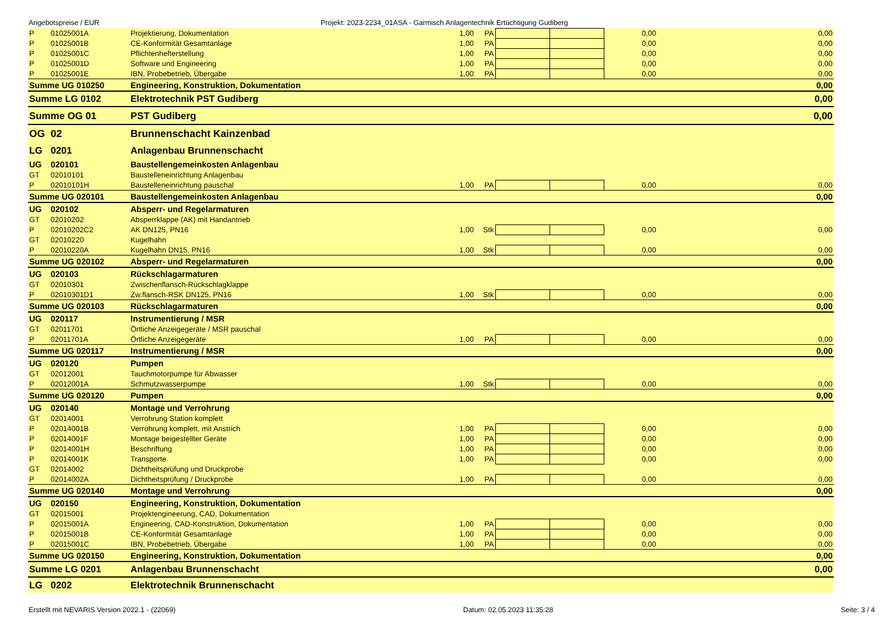Angebotspreise / EUR Projekt: 2023-2234_01ASA - Garmisch Anlagentechnik Ertüchtigung Gudiberg
| P | 01025001A | Projektierung, Dokumentation | 1,00 | PA | | | 0,00 | 0,00 |
| P | 01025001B | CE-Konformität Gesamtanlage | 1,00 | PA | | | 0,00 | 0,00 |
| P | 01025001C | Pflichtenhefterstellung | 1,00 | PA | | | 0,00 | 0,00 |
| P | 01025001D | Software und Engineering | 1,00 | PA | | | 0,00 | 0,00 |
| P | 01025001E | IBN, Probebetrieb, Übergabe | 1,00 | PA | | | 0,00 | 0,00 |
| Summe UG 010250 | | Engineering, Konstruktion, Dokumentation | | | | | | 0,00 |
| Summe LG 0102 | | Elektrotechnik PST Gudiberg | | | | | | 0,00 |
| Summe OG 01 | | PST Gudiberg | | | | | | 0,00 |
| OG | 02 | Brunnenschacht Kainzenbad | | | | | | |
| LG | 0201 | Anlagenbau Brunnenschacht | | | | | | |
| UG | 020101 | Baustellengemeinkosten Anlagenbau | | | | | | |
| GT | 02010101 | Baustelleneinrichtung Anlagenbau | | | | | | |
| P | 02010101H | Baustelleneinrichtung pauschal | 1,00 | PA | | | 0,00 | 0,00 |
| Summe UG 020101 | | Baustellengemeinkosten Anlagenbau | | | | | | 0,00 |
| UG | 020102 | Absperr- und Regelarmaturen | | | | | | |
| GT | 02010202 | Absperrklappe (AK) mit Handantrieb | | | | | | |
| P | 02010202C2 | AK DN125, PN16 | 1,00 | Stk | | | 0,00 | 0,00 |
| GT | 02010220 | Kugelhahn | | | | | | |
| P | 02010220A | Kugelhahn DN15, PN16 | 1,00 | Stk | | | 0,00 | 0,00 |
| Summe UG 020102 | | Absperr- und Regelarmaturen | | | | | | 0,00 |
| UG | 020103 | Rückschlagarmaturen | | | | | | |
| GT | 02010301 | Zwischenflansch-Rückschlagklappe | | | | | | |
| P | 02010301D1 | Zw.flansch-RSK DN125, PN16 | 1,00 | Stk | | | 0,00 | 0,00 |
| Summe UG 020103 | | Rückschlagarmaturen | | | | | | 0,00 |
| UG | 020117 | Instrumentierung / MSR | | | | | | |
| GT | 02011701 | Örtliche Anzeigegeräte / MSR pauschal | | | | | | |
| P | 02011701A | Örtliche Anzeigegeräte | 1,00 | PA | | | 0,00 | 0,00 |
| Summe UG 020117 | | Instrumentierung / MSR | | | | | | 0,00 |
| UG | 020120 | Pumpen | | | | | | |
| GT | 02012001 | Tauchmotorpumpe für Abwasser | | | | | | |
| P | 02012001A | Schmutzwasserpumpe | 1,00 | Stk | | | 0,00 | 0,00 |
| Summe UG 020120 | | Pumpen | | | | | | 0,00 |
| UG | 020140 | Montage und Verrohrung | | | | | | |
| GT | 02014001 | Verrohrung Station komplett | | | | | | |
| P | 02014001B | Verrohrung komplett, mit Anstrich | 1,00 | PA | | | 0,00 | 0,00 |
| P | 02014001F | Montage beigestellter Geräte | 1,00 | PA | | | 0,00 | 0,00 |
| P | 02014001H | Beschriftung | 1,00 | PA | | | 0,00 | 0,00 |
| P | 02014001K | Transporte | 1,00 | PA | | | 0,00 | 0,00 |
| GT | 02014002 | Dichtheitsprüfung und Druckprobe | | | | | | |
| P | 02014002A | Dichtheitsprüfung / Druckprobe | 1,00 | PA | | | 0,00 | 0,00 |
| Summe UG 020140 | | Montage und Verrohrung | | | | | | 0,00 |
| UG | 020150 | Engineering, Konstruktion, Dokumentation | | | | | | |
| GT | 02015001 | Projektengineerung, CAD, Dokumentation | | | | | | |
| P | 02015001A | Engineering, CAD-Konstruktion, Dokumentation | 1,00 | PA | | | 0,00 | 0,00 |
| P | 02015001B | CE-Konformität Gesamtanlage | 1,00 | PA | | | 0,00 | 0,00 |
| P | 02015001C | IBN, Probebetrieb, Übergabe | 1,00 | PA | | | 0,00 | 0,00 |
| Summe UG 020150 | | Engineering, Konstruktion, Dokumentation | | | | | | 0,00 |
| Summe LG 0201 | | Anlagenbau Brunnenschacht | | | | | | 0,00 |
| LG | 0202 | Elektrotechnik Brunnenschacht | | | | | | |
Erstellt mit NEVARIS Version 2022.1 - (22069) Datum: 02.05.2023 11:35:28 Seite: 3 / 4